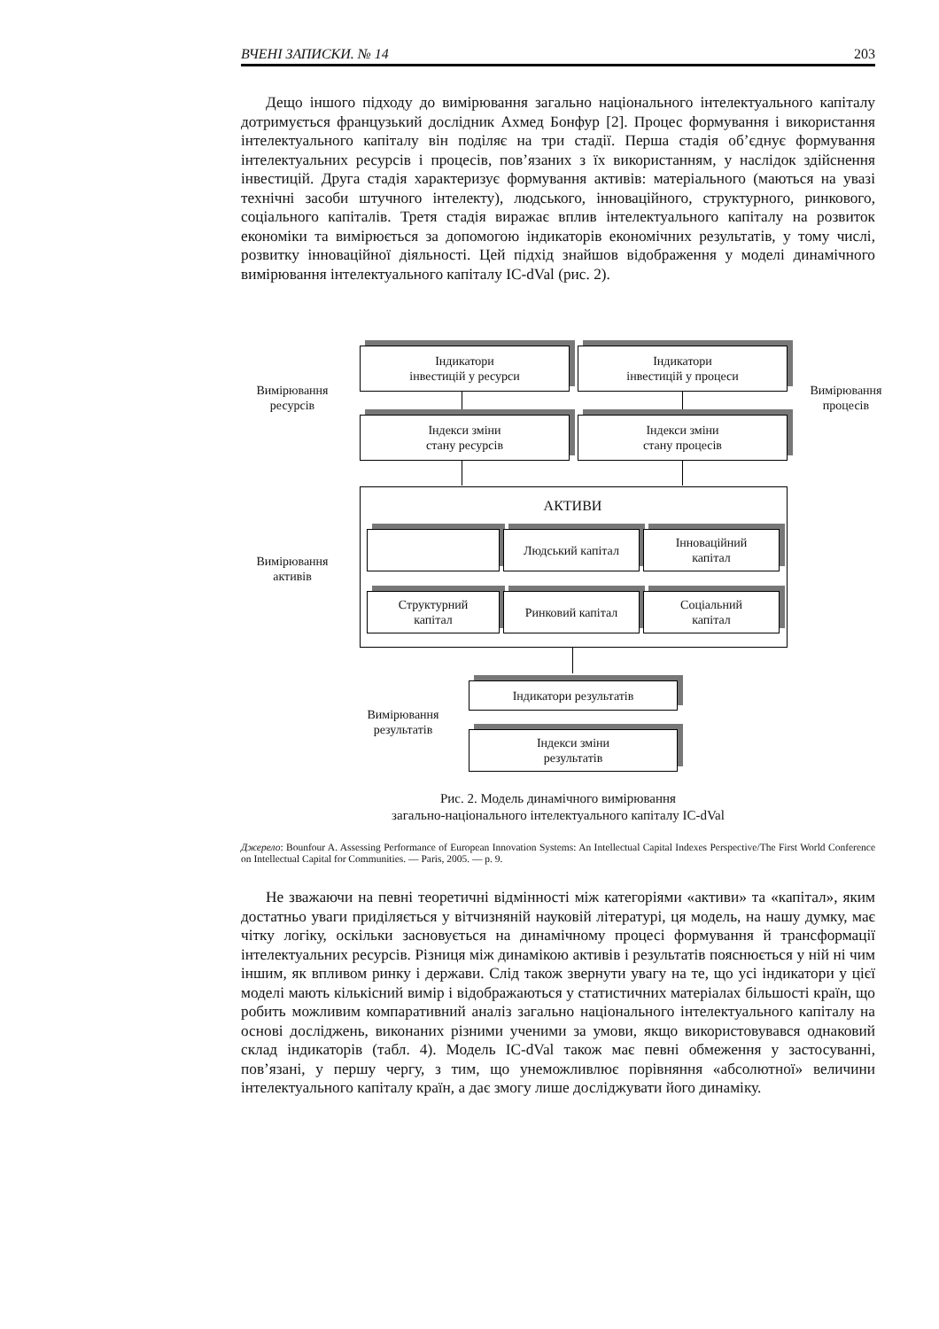ВЧЕНІ ЗАПИСКИ. № 14 203
Дещо іншого підходу до вимірювання загально національного інтелектуального капіталу дотримується французький дослідник Ахмед Бонфур [2]. Процес формування і використання інтелектуального капіталу він поділяє на три стадії. Перша стадія об’єднує формування інтелектуальних ресурсів і процесів, пов’язаних з їх використанням, у наслідок здійснення інвестицій. Друга стадія характеризує формування активів: матеріального (маються на увазі технічні засоби штучного інтелекту), людського, інноваційного, структурного, ринкового, соціального капіталів. Третя стадія виражає вплив інтелектуального капіталу на розвиток економіки та вимірюється за допомогою індикаторів економічних результатів, у тому числі, розвитку інноваційної діяльності. Цей підхід знайшов відображення у моделі динамічного вимірювання інтелектуального капіталу IC-dVal (рис. 2).
Вимірювання ресурсів
Індикатори
інвестицій у ресурси
Індикатори
інвестицій у процеси
Вимірювання процесів
Індекси зміни
стану ресурсів
Індекси зміни
стану процесів
АКТИВИ
Вимірювання активів
Людський капітал
Інноваційний
капітал
Структурний
капітал
Ринковий капітал
Соціальний
капітал
Вимірювання результатів
Індикатори результатів
Індекси зміни
результатів
Рис. 2. Модель динамічного вимірювання
загально-національного інтелектуального капіталу IC-dVal
Джерело: Bounfour A. Assessing Performance of European Innovation Systems: An Intellectual Capital Indexes Perspective/The First World Conference on Intellectual Capital for Communities. — Paris, 2005. — p. 9.
Не зважаючи на певні теоретичні відмінності між категоріями «активи» та «капітал», яким достатньо уваги приділяється у вітчизняній науковій літературі, ця модель, на нашу думку, має чітку логіку, оскільки засновується на динамічному процесі формування й трансформації інтелектуальних ресурсів. Різниця між динамікою активів і результатів пояснюється у ній ні чим іншим, як впливом ринку і держави. Слід також звернути увагу на те, що усі індикатори у цієї моделі мають кількісний вимір і відображаються у статистичних матеріалах більшості країн, що робить можливим компаративний аналіз загально національного інтелектуального капіталу на основі досліджень, виконаних різними ученими за умови, якщо використовувався однаковий склад індикаторів (табл. 4). Модель IC-dVal також має певні обмеження у застосуванні, пов’язані, у першу чергу, з тим, що унеможливлює порівняння «абсолютної» величини інтелектуального капіталу країн, а дає змогу лише досліджувати його динаміку.